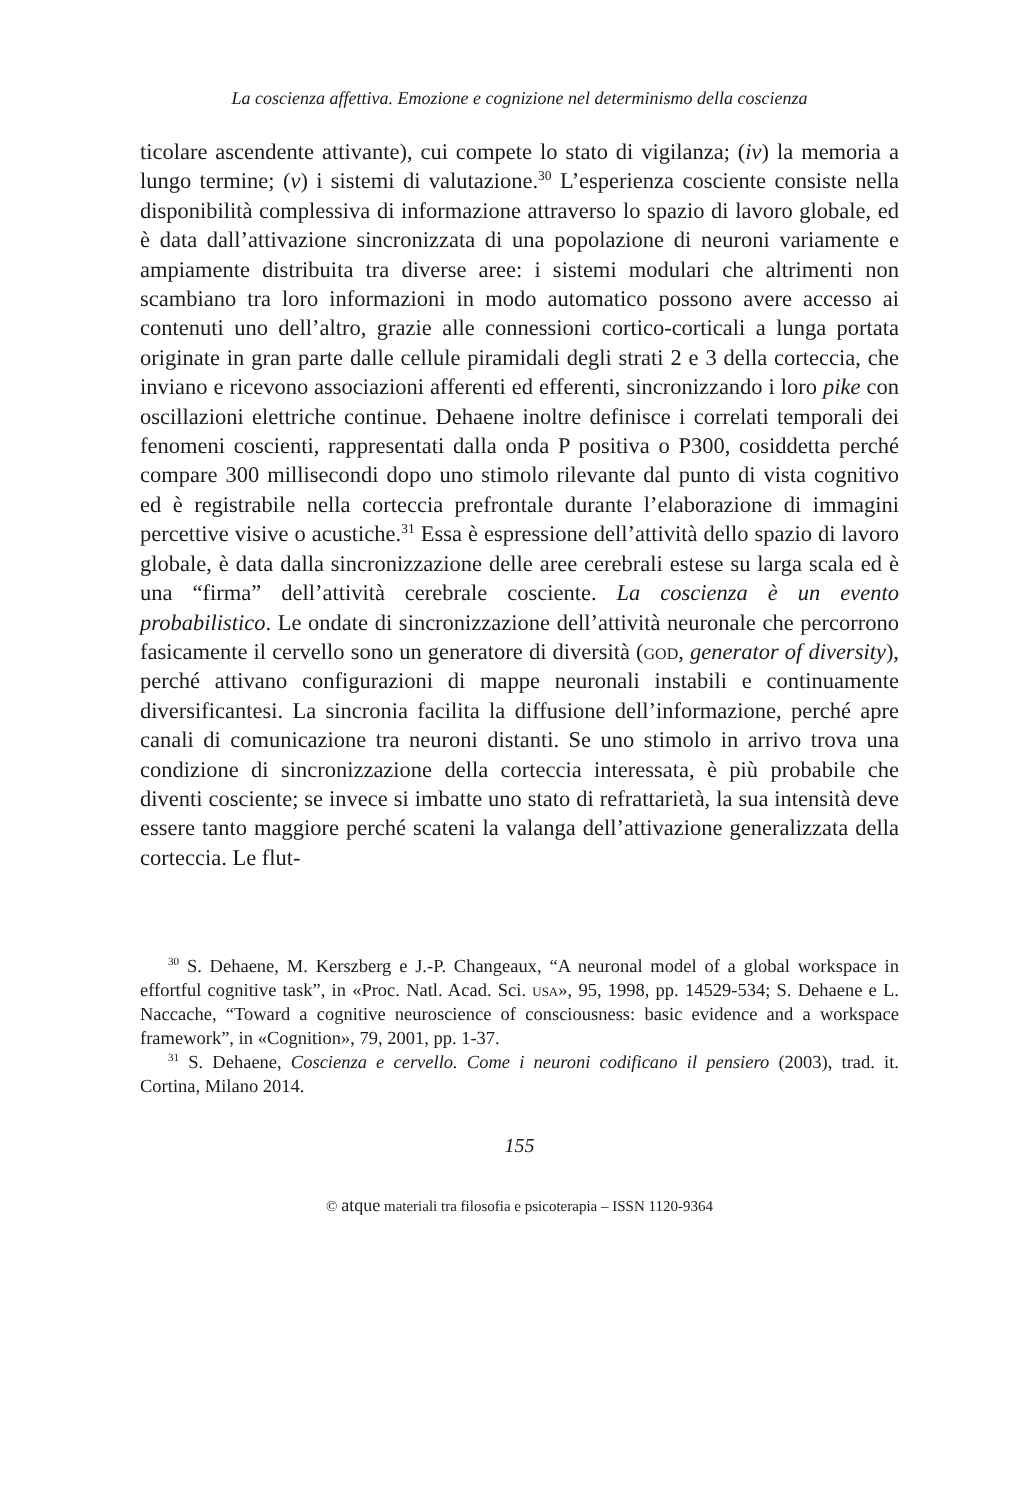La coscienza affettiva. Emozione e cognizione nel determinismo della coscienza
ticolare ascendente attivante), cui compete lo stato di vigilanza; (iv) la memoria a lungo termine; (v) i sistemi di valutazione.<sup>30</sup> L’esperienza cosciente consiste nella disponibilità complessiva di informazione attraverso lo spazio di lavoro globale, ed è data dall’attivazione sincronizzata di una popolazione di neuroni variamente e ampiamente distribuita tra diverse aree: i sistemi modulari che altrimenti non scambiano tra loro informazioni in modo automatico possono avere accesso ai contenuti uno dell’altro, grazie alle connessioni cortico-corticali a lunga portata originate in gran parte dalle cellule piramidali degli strati 2 e 3 della corteccia, che inviano e ricevono associazioni afferenti ed efferenti, sincronizzando i loro pike con oscillazioni elettriche continue. Dehaene inoltre definisce i correlati temporali dei fenomeni coscienti, rappresentati dalla onda P positiva o P300, cosiddetta perché compare 300 millisecondi dopo uno stimolo rilevante dal punto di vista cognitivo ed è registrabile nella corteccia prefrontale durante l’elaborazione di immagini percettive visive o acustiche.<sup>31</sup> Essa è espressione dell’attività dello spazio di lavoro globale, è data dalla sincronizzazione delle aree cerebrali estese su larga scala ed è una “firma” dell’attività cerebrale cosciente. La coscienza è un evento probabilistico. Le ondate di sincronizzazione dell’attività neuronale che percorrono fasicamente il cervello sono un generatore di diversità (god, generator of diversity), perché attivano configurazioni di mappe neuronali instabili e continuamente diversificantesi. La sincronia facilita la diffusione dell’informazione, perché apre canali di comunicazione tra neuroni distanti. Se uno stimolo in arrivo trova una condizione di sincronizzazione della corteccia interessata, è più probabile che diventi cosciente; se invece si imbatte uno stato di refrattarietà, la sua intensità deve essere tanto maggiore perché scateni la valanga dell’attivazione generalizzata della corteccia. Le flut-
<sup>30</sup> S. Dehaene, M. Kerszberg e J.-P. Changeaux, “A neuronal model of a global workspace in effortful cognitive task”, in «Proc. Natl. Acad. Sci. usa», 95, 1998, pp. 14529-534; S. Dehaene e L. Naccache, “Toward a cognitive neuroscience of consciousness: basic evidence and a workspace framework”, in «Cognition», 79, 2001, pp. 1-37.
<sup>31</sup> S. Dehaene, Coscienza e cervello. Come i neuroni codificano il pensiero (2003), trad. it. Cortina, Milano 2014.
155
© atque materiali tra filosofia e psicoterapia – ISSN 1120-9364